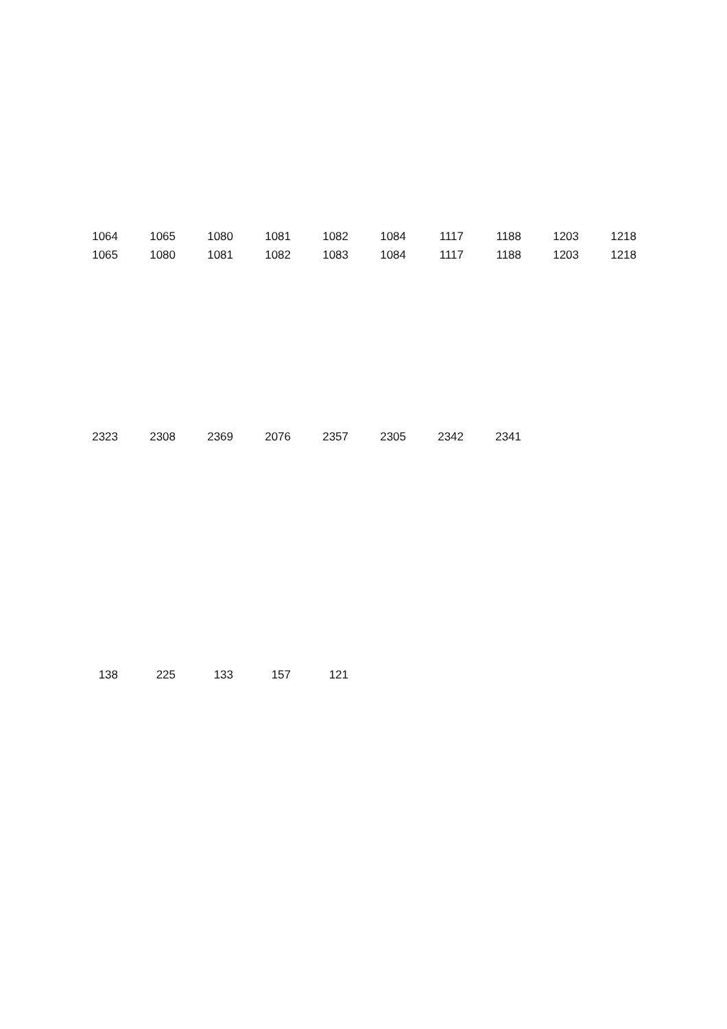| 1064 | 1065 | 1080 | 1081 | 1082 | 1084 | 1117 | 1188 | 1203 | 1218 |
| 1065 | 1080 | 1081 | 1082 | 1083 | 1084 | 1117 | 1188 | 1203 | 1218 |
| 2323 | 2308 | 2369 | 2076 | 2357 | 2305 | 2342 | 2341 |
| 138 | 225 | 133 | 157 | 121 |